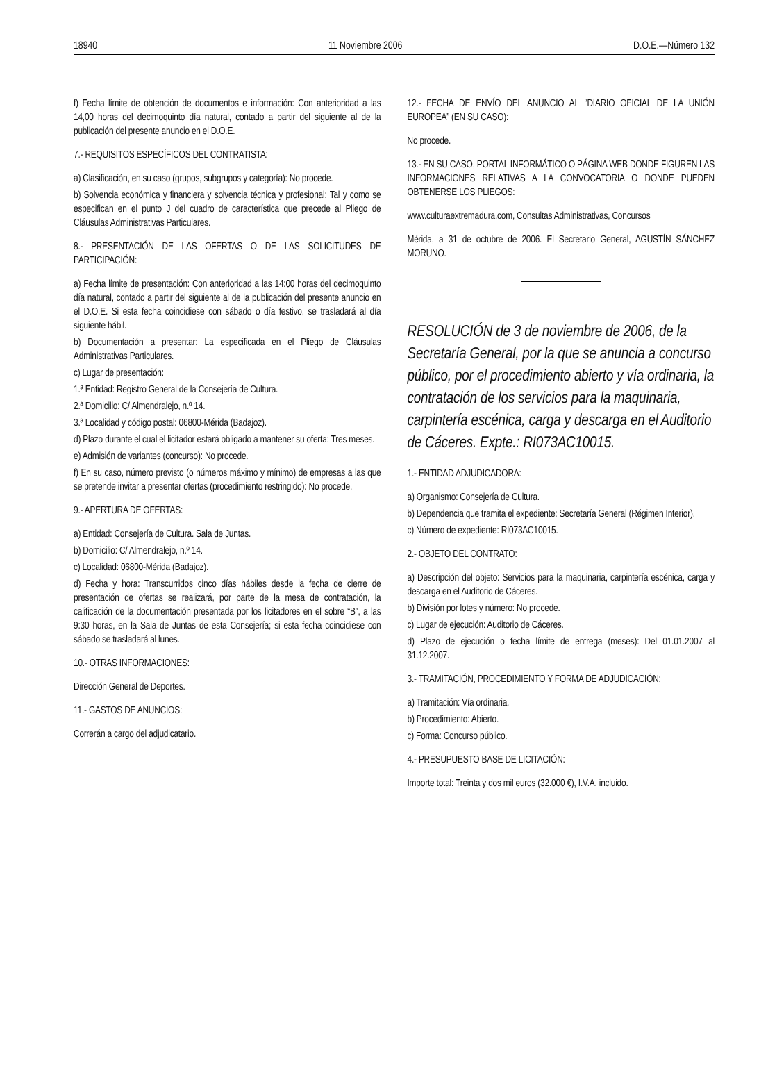18940 11 Noviembre 2006 D.O.E.—Número 132
f) Fecha límite de obtención de documentos e información: Con anterioridad a las 14,00 horas del decimoquinto día natural, contado a partir del siguiente al de la publicación del presente anuncio en el D.O.E.
7.- REQUISITOS ESPECÍFICOS DEL CONTRATISTA:
a) Clasificación, en su caso (grupos, subgrupos y categoría): No procede.
b) Solvencia económica y financiera y solvencia técnica y profesional: Tal y como se especifican en el punto J del cuadro de característica que precede al Pliego de Cláusulas Administrativas Particulares.
8.- PRESENTACIÓN DE LAS OFERTAS O DE LAS SOLICITUDES DE PARTICIPACIÓN:
a) Fecha límite de presentación: Con anterioridad a las 14:00 horas del decimoquinto día natural, contado a partir del siguiente al de la publicación del presente anuncio en el D.O.E. Si esta fecha coincidiese con sábado o día festivo, se trasladará al día siguiente hábil.
b) Documentación a presentar: La especificada en el Pliego de Cláusulas Administrativas Particulares.
c) Lugar de presentación:
1.ª Entidad: Registro General de la Consejería de Cultura.
2.ª Domicilio: C/ Almendralejo, n.º 14.
3.ª Localidad y código postal: 06800-Mérida (Badajoz).
d) Plazo durante el cual el licitador estará obligado a mantener su oferta: Tres meses.
e) Admisión de variantes (concurso): No procede.
f) En su caso, número previsto (o números máximo y mínimo) de empresas a las que se pretende invitar a presentar ofertas (procedimiento restringido): No procede.
9.- APERTURA DE OFERTAS:
a) Entidad: Consejería de Cultura. Sala de Juntas.
b) Domicilio: C/ Almendralejo, n.º 14.
c) Localidad: 06800-Mérida (Badajoz).
d) Fecha y hora: Transcurridos cinco días hábiles desde la fecha de cierre de presentación de ofertas se realizará, por parte de la mesa de contratación, la calificación de la documentación presentada por los licitadores en el sobre “B”, a las 9:30 horas, en la Sala de Juntas de esta Consejería; si esta fecha coincidiese con sábado se trasladará al lunes.
10.- OTRAS INFORMACIONES:
Dirección General de Deportes.
11.- GASTOS DE ANUNCIOS:
Correrán a cargo del adjudicatario.
12.- FECHA DE ENVÍO DEL ANUNCIO AL “DIARIO OFICIAL DE LA UNIÓN EUROPEA” (EN SU CASO):
No procede.
13.- EN SU CASO, PORTAL INFORMÁTICO O PÁGINA WEB DONDE FIGUREN LAS INFORMACIONES RELATIVAS A LA CONVOCATORIA O DONDE PUEDEN OBTENERSE LOS PLIEGOS:
www.culturaextremadura.com, Consultas Administrativas, Concursos
Mérida, a 31 de octubre de 2006. El Secretario General, AGUSTÍN SÁNCHEZ MORUNO.
RESOLUCIÓN de 3 de noviembre de 2006, de la Secretaría General, por la que se anuncia a concurso público, por el procedimiento abierto y vía ordinaria, la contratación de los servicios para la maquinaria, carpintería escénica, carga y descarga en el Auditorio de Cáceres. Expte.: RI073AC10015.
1.- ENTIDAD ADJUDICADORA:
a) Organismo: Consejería de Cultura.
b) Dependencia que tramita el expediente: Secretaría General (Régimen Interior).
c) Número de expediente: RI073AC10015.
2.- OBJETO DEL CONTRATO:
a) Descripción del objeto: Servicios para la maquinaria, carpintería escénica, carga y descarga en el Auditorio de Cáceres.
b) División por lotes y número: No procede.
c) Lugar de ejecución: Auditorio de Cáceres.
d) Plazo de ejecución o fecha límite de entrega (meses): Del 01.01.2007 al 31.12.2007.
3.- TRAMITACIÓN, PROCEDIMIENTO Y FORMA DE ADJUDICACIÓN:
a) Tramitación: Vía ordinaria.
b) Procedimiento: Abierto.
c) Forma: Concurso público.
4.- PRESUPUESTO BASE DE LICITACIÓN:
Importe total: Treinta y dos mil euros (32.000 €), I.V.A. incluido.